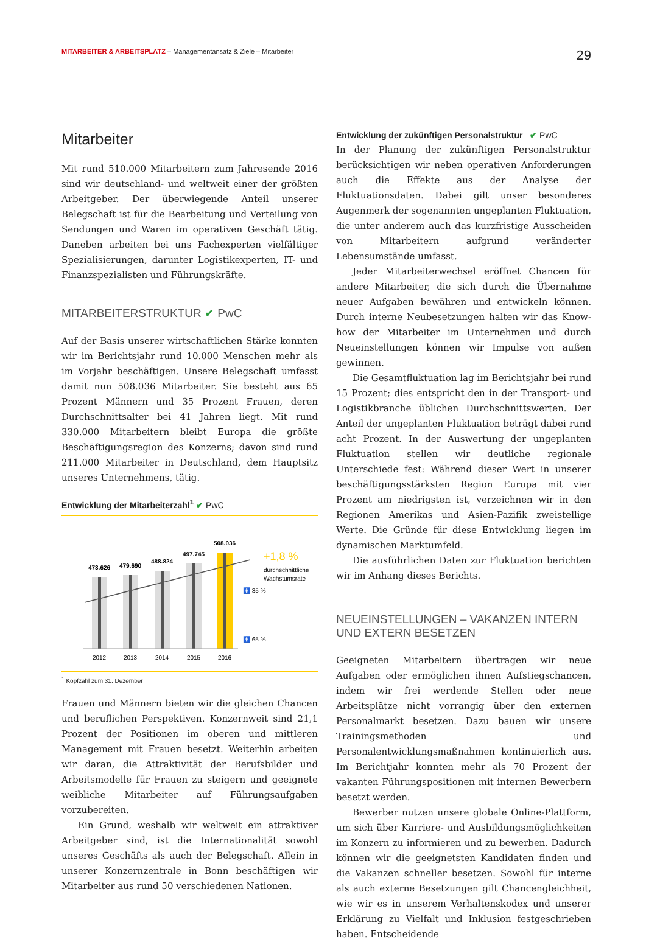MITARBEITER & ARBEITSPLATZ – Managementansatz & Ziele – Mitarbeiter
29
Mitarbeiter
Mit rund 510.000 Mitarbeitern zum Jahresende 2016 sind wir deutschland- und weltweit einer der größten Arbeitgeber. Der überwiegende Anteil unserer Belegschaft ist für die Bearbeitung und Verteilung von Sendungen und Waren im operativen Geschäft tätig. Daneben arbeiten bei uns Fachexperten vielfältiger Spezialisierungen, darunter Logistikexperten, IT- und Finanzspezialisten und Führungskräfte.
MITARBEITERSTRUKTUR ✔ PwC
Auf der Basis unserer wirtschaftlichen Stärke konnten wir im Berichtsjahr rund 10.000 Menschen mehr als im Vorjahr beschäftigen. Unsere Belegschaft umfasst damit nun 508.036 Mitarbeiter. Sie besteht aus 65 Prozent Männern und 35 Prozent Frauen, deren Durchschnittsalter bei 41 Jahren liegt. Mit rund 330.000 Mitarbeitern bleibt Europa die größte Beschäftigungsregion des Konzerns; davon sind rund 211.000 Mitarbeiter in Deutschland, dem Hauptsitz unseres Unternehmens, tätig.
Entwicklung der Mitarbeiterzahl<sup>1</sup> ✔ PwC
473.626
479.690
488.824
497.745
508.036
2012
2013
2014
2015
2016
🚺 35 %
🚹 65 %
+1,8 %
durchschnittliche
Wachstumsrate
<sup>1</sup> Kopfzahl zum 31. Dezember
Frauen und Männern bieten wir die gleichen Chancen und beruflichen Perspektiven. Konzernweit sind 21,1 Prozent der Positionen im oberen und mittleren Management mit Frauen besetzt. Weiterhin arbeiten wir daran, die Attraktivität der Berufsbilder und Arbeitsmodelle für Frauen zu steigern und geeignete weibliche Mitarbeiter auf Führungsaufgaben vorzubereiten.
Ein Grund, weshalb wir weltweit ein attraktiver Arbeitgeber sind, ist die Internationalität sowohl unseres Geschäfts als auch der Belegschaft. Allein in unserer Konzernzentrale in Bonn beschäftigen wir Mitarbeiter aus rund 50 verschiedenen Nationen.
Entwicklung der zukünftigen Personalstruktur ✔ PwC
In der Planung der zukünftigen Personalstruktur berücksichtigen wir neben operativen Anforderungen auch die Effekte aus der Analyse der Fluktuationsdaten. Dabei gilt unser besonderes Augenmerk der sogenannten ungeplanten Fluktuation, die unter anderem auch das kurzfristige Ausscheiden von Mitarbeitern aufgrund veränderter Lebensumstände umfasst.
Jeder Mitarbeiterwechsel eröffnet Chancen für andere Mitarbeiter, die sich durch die Übernahme neuer Aufgaben bewähren und entwickeln können. Durch interne Neubesetzungen halten wir das Know-how der Mitarbeiter im Unternehmen und durch Neueinstellungen können wir Impulse von außen gewinnen.
Die Gesamtfluktuation lag im Berichtsjahr bei rund 15 Prozent; dies entspricht den in der Transport- und Logistikbranche üblichen Durchschnittswerten. Der Anteil der ungeplanten Fluktuation beträgt dabei rund acht Prozent. In der Auswertung der ungeplanten Fluktuation stellen wir deutliche regionale Unterschiede fest: Während dieser Wert in unserer beschäftigungsstärksten Region Europa mit vier Prozent am niedrigsten ist, verzeichnen wir in den Regionen Amerikas und Asien-Pazifik zweistellige Werte. Die Gründe für diese Entwicklung liegen im dynamischen Marktumfeld.
Die ausführlichen Daten zur Fluktuation berichten wir im Anhang dieses Berichts.
NEUEINSTELLUNGEN – VAKANZEN INTERN UND EXTERN BESETZEN
Geeigneten Mitarbeitern übertragen wir neue Aufgaben oder ermöglichen ihnen Aufstiegschancen, indem wir frei werdende Stellen oder neue Arbeitsplätze nicht vorrangig über den externen Personalmarkt besetzen. Dazu bauen wir unsere Trainingsmethoden und Personalentwicklungsmaßnahmen kontinuierlich aus. Im Berichtjahr konnten mehr als 70 Prozent der vakanten Führungspositionen mit internen Bewerbern besetzt werden.
Bewerber nutzen unsere globale Online-Plattform, um sich über Karriere- und Ausbildungsmöglichkeiten im Konzern zu informieren und zu bewerben. Dadurch können wir die geeignetsten Kandidaten finden und die Vakanzen schneller besetzen. Sowohl für interne als auch externe Besetzungen gilt Chancengleichheit, wie wir es in unserem Verhaltenskodex und unserer Erklärung zu Vielfalt und Inklusion festgeschrieben haben. Entscheidende